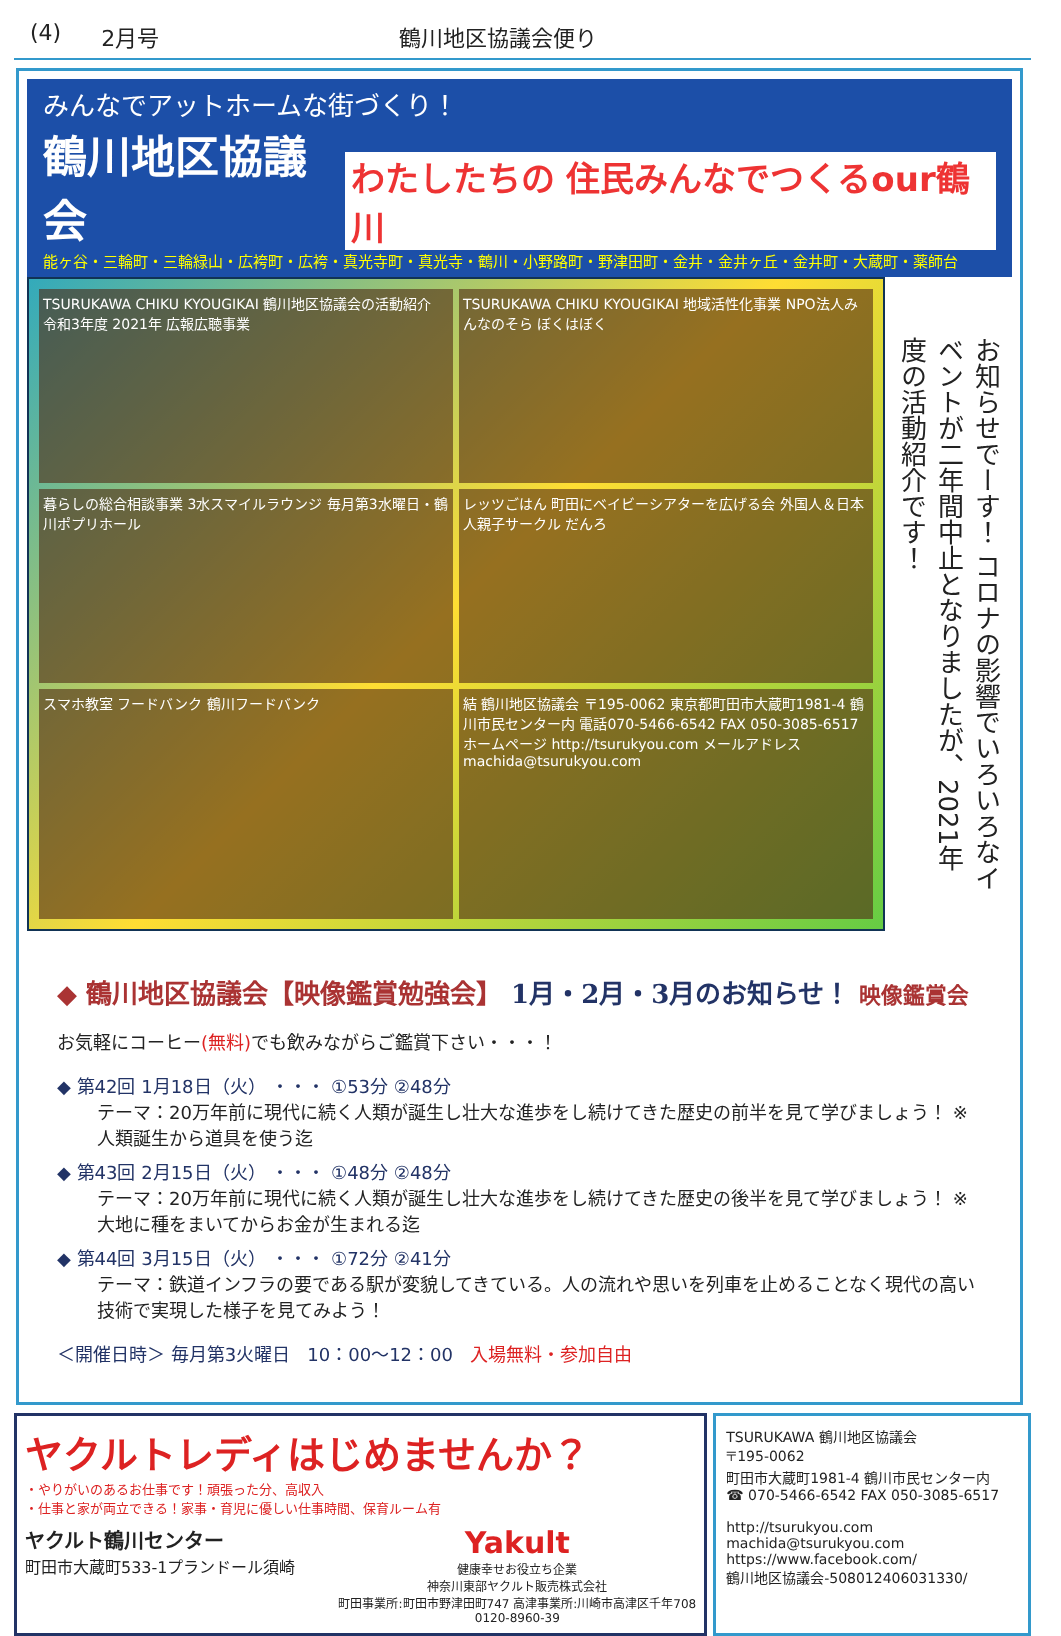(4) 2月号 鶴川地区協議会便り
みんなでアットホームな街づくり！
鶴川地区協議会 わたしたちの 住民みんなでつくるour鶴川
能ヶ谷・三輪町・三輪緑山・広袴町・広袴・真光寺町・真光寺・鶴川・小野路町・野津田町・金井・金井ヶ丘・金井町・大蔵町・薬師台
TSURUKAWA CHIKU KYOUGIKAI 鶴川地区協議会の活動紹介 令和3年度 2021年 広報広聴事業
TSURUKAWA CHIKU KYOUGIKAI 地域活性化事業 NPO法人みんなのそら ぼくはぼく
暮らしの総合相談事業 3水スマイルラウンジ 毎月第3水曜日・鶴川ポプリホール
レッツごはん 町田にベイビーシアターを広げる会 外国人＆日本人親子サークル だんろ
スマホ教室 フードバンク 鶴川フードバンク
結 鶴川地区協議会 〒195-0062 東京都町田市大蔵町1981-4 鶴川市民センター内 電話070-5466-6542 FAX 050-3085-6517 ホームページ http://tsurukyou.com メールアドレス machida@tsurukyou.com
お知らせでーす！ コロナの影響でいろいろなイベントが二年間中止となりましたが、2021年度の活動紹介です！
◆ 鶴川地区協議会【映像鑑賞勉強会】 1月・2月・3月のお知らせ！ 映像鑑賞会
お気軽にコーヒー(無料) でも飲みながらご鑑賞下さい・・・！
◆ 第42回 1月18日（火） ・・・ ①53分 ②48分
テーマ：20万年前に現代に続く人類が誕生し壮大な進歩をし続けてきた歴史の前半を見て学びましょう！ ※人類誕生から道具を使う迄
◆ 第43回 2月15日（火） ・・・ ①48分 ②48分
テーマ：20万年前に現代に続く人類が誕生し壮大な進歩をし続けてきた歴史の後半を見て学びましょう！ ※大地に種をまいてからお金が生まれる迄
◆ 第44回 3月15日（火） ・・・ ①72分 ②41分
テーマ：鉄道インフラの要である駅が変貌してきている。人の流れや思いを列車を止めることなく現代の高い技術で実現した様子を見てみよう！
＜開催日時＞ 毎月第3火曜日 10：00〜12：00 入場無料・参加自由
ヤクルトレディはじめませんか？
・やりがいのあるお仕事です！頑張った分、高収入
・仕事と家が両立できる！家事・育児に優しい仕事時間、保育ルーム有
ヤクルト鶴川センター
町田市大蔵町533-1プランドール須崎
Yakult
健康幸せお役立ち企業
神奈川東部ヤクルト販売株式会社
町田事業所:町田市野津田町747 高津事業所:川崎市高津区千年708
0120-8960-39
TSURUKAWA 鶴川地区協議会
〒195-0062
町田市大蔵町1981-4 鶴川市民センター内
☎ 070-5466-6542 FAX 050-3085-6517
http://tsurukyou.com
machida@tsurukyou.com
https://www.facebook.com/
鶴川地区協議会-508012406031330/